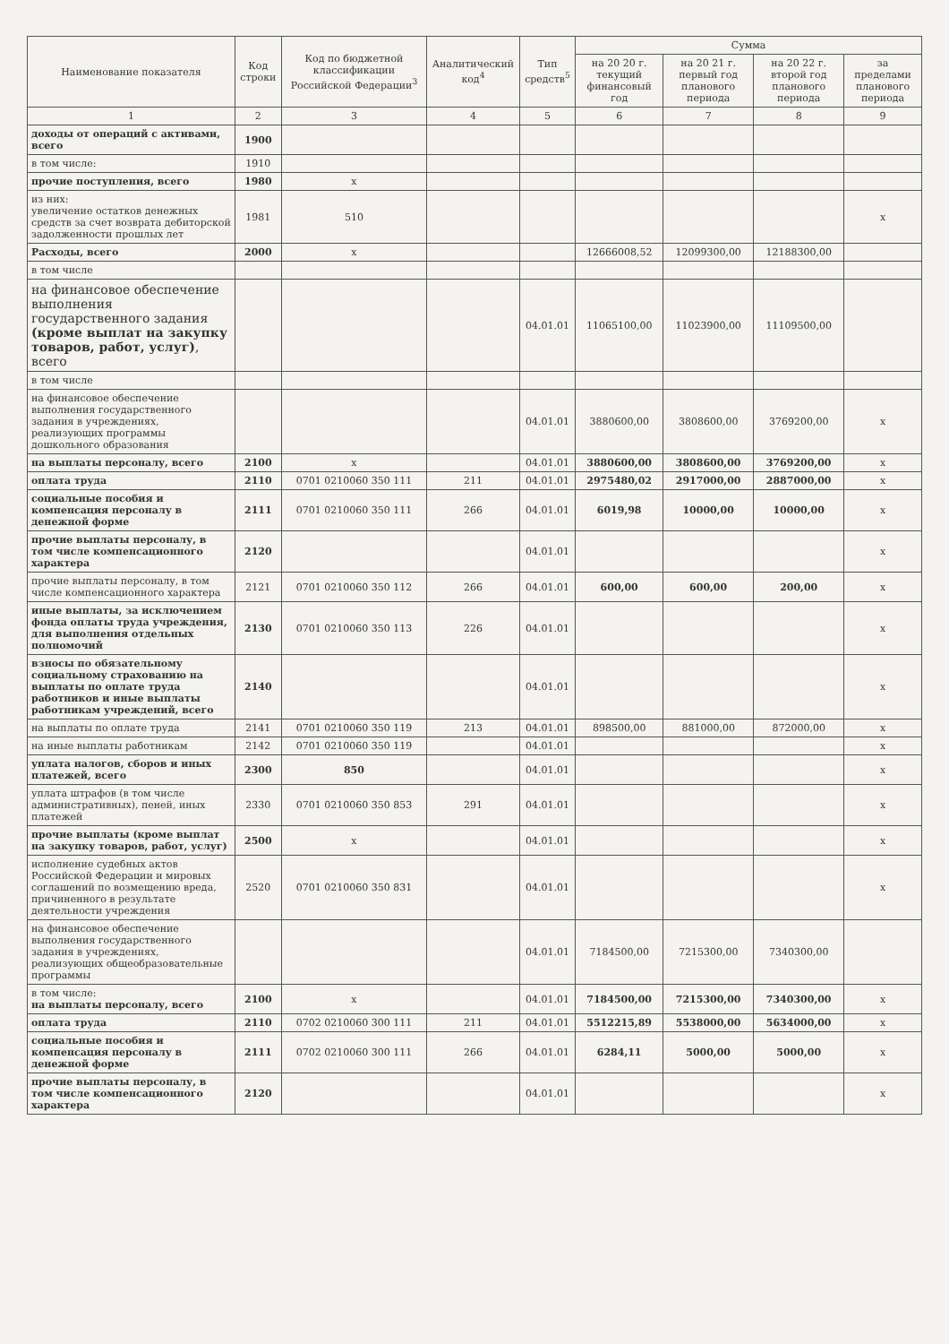| Наименование показателя | Код строки | Код по бюджетной классификации Российской Федерации<sup>3</sup> | Аналитический код<sup>4</sup> | Тип средств<sup>5</sup> | Сумма | | | |
| --- | --- | --- | --- | --- | --- | --- | --- | --- |
| | | | | | на 20 20 г. текущий финансовый год | на 20 21 г. первый год планового периода | на 20 22 г. второй год планового периода | за пределами планового периода |
| 1 | 2 | 3 | 4 | 5 | 6 | 7 | 8 | 9 |
| доходы от операций с активами, всего | 1900 | | | | | | | |
| в том числе: | 1910 | | | | | | | |
| прочие поступления, всего | 1980 | x | | | | | | |
| из них: увеличение остатков денежных средств за счет возврата дебиторской задолженности прошлых лет | 1981 | 510 | | | | | | x |
| Расходы, всего | 2000 | x | | | 12666008,52 | 12099300,00 | 12188300,00 | |
| в том числе | | | | | | | | |
| на финансовое обеспечение выполнения государственного задания (кроме выплат на закупку товаров, работ, услуг) , всего | | | | 04.01.01 | 11065100,00 | 11023900,00 | 11109500,00 | |
| в том числе | | | | | | | | |
| на финансовое обеспечение выполнения государственного задания в учреждениях, реализующих программы дошкольного образования | | | | 04.01.01 | 3880600,00 | 3808600,00 | 3769200,00 | x |
| на выплаты персоналу, всего | 2100 | x | | 04.01.01 | 3880600,00 | 3808600,00 | 3769200,00 | x |
| оплата труда | 2110 | 0701 0210060 350 111 | 211 | 04.01.01 | 2975480,02 | 2917000,00 | 2887000,00 | x |
| социальные пособия и компенсация персоналу в денежной форме | 2111 | 0701 0210060 350 111 | 266 | 04.01.01 | 6019,98 | 10000,00 | 10000,00 | x |
| прочие выплаты персоналу, в том числе компенсационного характера | 2120 | | | 04.01.01 | | | | x |
| прочие выплаты персоналу, в том числе компенсационного характера | 2121 | 0701 0210060 350 112 | 266 | 04.01.01 | 600,00 | 600,00 | 200,00 | x |
| иные выплаты, за исключением фонда оплаты труда учреждения, для выполнения отдельных полномочий | 2130 | 0701 0210060 350 113 | 226 | 04.01.01 | | | | x |
| взносы по обязательному социальному страхованию на выплаты по оплате труда работников и иные выплаты работникам учреждений, всего | 2140 | | | 04.01.01 | | | | x |
| на выплаты по оплате труда | 2141 | 0701 0210060 350 119 | 213 | 04.01.01 | 898500,00 | 881000,00 | 872000,00 | x |
| на иные выплаты работникам | 2142 | 0701 0210060 350 119 | | 04.01.01 | | | | x |
| уплата налогов, сборов и иных платежей, всего | 2300 | 850 | | 04.01.01 | | | | x |
| уплата штрафов (в том числе административных), пеней, иных платежей | 2330 | 0701 0210060 350 853 | 291 | 04.01.01 | | | | x |
| прочие выплаты (кроме выплат на закупку товаров, работ, услуг) | 2500 | x | | 04.01.01 | | | | x |
| исполнение судебных актов Российской Федерации и мировых соглашений по возмещению вреда, причиненного в результате деятельности учреждения | 2520 | 0701 0210060 350 831 | | 04.01.01 | | | | x |
| на финансовое обеспечение выполнения государственного задания в учреждениях, реализующих общеобразовательные программы | | | | 04.01.01 | 7184500,00 | 7215300,00 | 7340300,00 | |
| в том числе: на выплаты персоналу, всего | 2100 | x | | 04.01.01 | 7184500,00 | 7215300,00 | 7340300,00 | x |
| оплата труда | 2110 | 0702 0210060 300 111 | 211 | 04.01.01 | 5512215,89 | 5538000,00 | 5634000,00 | x |
| социальные пособия и компенсация персоналу в денежной форме | 2111 | 0702 0210060 300 111 | 266 | 04.01.01 | 6284,11 | 5000,00 | 5000,00 | x |
| прочие выплаты персоналу, в том числе компенсационного характера | 2120 | | | 04.01.01 | | | | x |